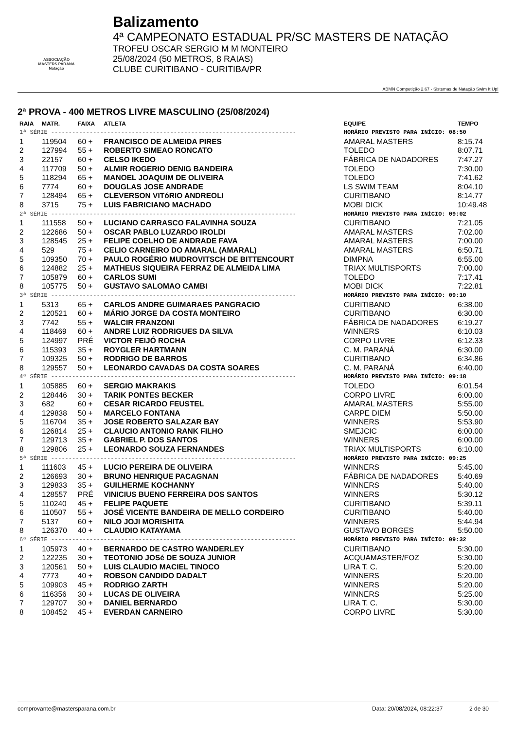ASSOCIAÇÃO
MASTERS PARANÁ
Natação
Balizamento
4ª CAMPEONATO ESTADUAL PR/SC MASTERS DE NATAÇÃO
TROFEU OSCAR SERGIO M M MONTEIRO
25/08/2024 (50 METROS, 8 RAIAS)
CLUBE CURITIBANO - CURITIBA/PR
ABMN Competição 2.67 - Sistemas de Natação Swim It Up!
2ª PROVA - 400 METROS LIVRE MASCULINO (25/08/2024)
| RAIA | MATR. | FAIXA | ATLETA | EQUIPE | TEMPO |
| --- | --- | --- | --- | --- | --- |
| 1ª SÉRIE ---------------------------------------------------------------------- | | | | HORÁRIO PREVISTO PARA INÍCIO: 08:50 | |
| 1 | 119504 | 60 + | FRANCISCO DE ALMEIDA PIRES | AMARAL MASTERS | 8:15.74 |
| 2 | 127994 | 55 + | ROBERTO SIMEAO RONCATO | TOLEDO | 8:07.71 |
| 3 | 22157 | 60 + | CELSO IKEDO | FÁBRICA DE NADADORES | 7:47.27 |
| 4 | 117709 | 50 + | ALMIR ROGERIO DENIG BANDEIRA | TOLEDO | 7:30.00 |
| 5 | 118294 | 65 + | MANOEL JOAQUIM DE OLIVEIRA | TOLEDO | 7:41.62 |
| 6 | 7774 | 60 + | DOUGLAS JOSE ANDRADE | LS SWIM TEAM | 8:04.10 |
| 7 | 128494 | 65 + | CLEVERSON VITóRIO ANDREOLI | CURITIBANO | 8:14.77 |
| 8 | 3715 | 75 + | LUIS FABRICIANO MACHADO | MOBI DICK | 10:49.48 |
| 2ª SÉRIE ---------------------------------------------------------------------- | | | | HORÁRIO PREVISTO PARA INÍCIO: 09:02 | |
| 1 | 111558 | 50 + | LUCIANO CARRASCO FALAVINHA SOUZA | CURITIBANO | 7:21.05 |
| 2 | 122686 | 50 + | OSCAR PABLO LUZARDO IROLDI | AMARAL MASTERS | 7:02.00 |
| 3 | 128545 | 25 + | FELIPE COELHO DE ANDRADE FAVA | AMARAL MASTERS | 7:00.00 |
| 4 | 529 | 75 + | CELIO CARNEIRO DO AMARAL (AMARAL) | AMARAL MASTERS | 6:50.71 |
| 5 | 109350 | 70 + | PAULO ROGÉRIO MUDROVITSCH DE BITTENCOURT | DIMPNA | 6:55.00 |
| 6 | 124882 | 25 + | MATHEUS SIQUEIRA FERRAZ DE ALMEIDA LIMA | TRIAX MULTISPORTS | 7:00.00 |
| 7 | 105879 | 60 + | CARLOS SUMI | TOLEDO | 7:17.41 |
| 8 | 105775 | 50 + | GUSTAVO SALOMAO CAMBI | MOBI DICK | 7:22.81 |
| 3ª SÉRIE ---------------------------------------------------------------------- | | | | HORÁRIO PREVISTO PARA INÍCIO: 09:10 | |
| 1 | 5313 | 65 + | CARLOS ANDRE GUIMARAES PANGRACIO | CURITIBANO | 6:38.00 |
| 2 | 120521 | 60 + | MÁRIO JORGE DA COSTA MONTEIRO | CURITIBANO | 6:30.00 |
| 3 | 7742 | 55 + | WALCIR FRANZONI | FÁBRICA DE NADADORES | 6:19.27 |
| 4 | 118469 | 60 + | ANDRE LUIZ RODRIGUES DA SILVA | WINNERS | 6:10.03 |
| 5 | 124997 | PRÉ | VICTOR FEIJÓ ROCHA | CORPO LIVRE | 6:12.33 |
| 6 | 115393 | 35 + | ROYGLER HARTMANN | C. M. PARANÁ | 6:30.00 |
| 7 | 109325 | 50 + | RODRIGO DE BARROS | CURITIBANO | 6:34.86 |
| 8 | 129557 | 50 + | LEONARDO CAVADAS DA COSTA SOARES | C. M. PARANÁ | 6:40.00 |
| 4ª SÉRIE ---------------------------------------------------------------------- | | | | HORÁRIO PREVISTO PARA INÍCIO: 09:18 | |
| 1 | 105885 | 60 + | SERGIO MAKRAKIS | TOLEDO | 6:01.54 |
| 2 | 128446 | 30 + | TARIK PONTES BECKER | CORPO LIVRE | 6:00.00 |
| 3 | 682 | 60 + | CESAR RICARDO FEUSTEL | AMARAL MASTERS | 5:55.00 |
| 4 | 129838 | 50 + | MARCELO FONTANA | CARPE DIEM | 5:50.00 |
| 5 | 116704 | 35 + | JOSE ROBERTO SALAZAR BAY | WINNERS | 5:53.90 |
| 6 | 126814 | 25 + | CLAUCIO ANTONIO RANK FILHO | SMEJCIC | 6:00.00 |
| 7 | 129713 | 35 + | GABRIEL P. DOS SANTOS | WINNERS | 6:00.00 |
| 8 | 129806 | 25 + | LEONARDO SOUZA FERNANDES | TRIAX MULTISPORTS | 6:10.00 |
| 5ª SÉRIE ---------------------------------------------------------------------- | | | | HORÁRIO PREVISTO PARA INÍCIO: 09:25 | |
| 1 | 111603 | 45 + | LUCIO PEREIRA DE OLIVEIRA | WINNERS | 5:45.00 |
| 2 | 126693 | 30 + | BRUNO HENRIQUE PACAGNAN | FÁBRICA DE NADADORES | 5:40.69 |
| 3 | 129833 | 35 + | GUILHERME KOCHANNY | WINNERS | 5:40.00 |
| 4 | 128557 | PRÉ | VINICIUS BUENO FERREIRA DOS SANTOS | WINNERS | 5:30.12 |
| 5 | 110240 | 45 + | FELIPE PAQUETE | CURITIBANO | 5:39.11 |
| 6 | 110507 | 55 + | JOSÉ VICENTE BANDEIRA DE MELLO CORDEIRO | CURITIBANO | 5:40.00 |
| 7 | 5137 | 60 + | NILO JOJI MORISHITA | WINNERS | 5:44.94 |
| 8 | 126370 | 40 + | CLAUDIO KATAYAMA | GUSTAVO BORGES | 5:50.00 |
| 6ª SÉRIE ---------------------------------------------------------------------- | | | | HORÁRIO PREVISTO PARA INÍCIO: 09:32 | |
| 1 | 105973 | 40 + | BERNARDO DE CASTRO WANDERLEY | CURITIBANO | 5:30.00 |
| 2 | 122235 | 30 + | TEOTONIO JOSé DE SOUZA JUNIOR | ACQUAMASTER/FOZ | 5:30.00 |
| 3 | 120561 | 50 + | LUIS CLAUDIO MACIEL TINOCO | LIRA T. C. | 5:20.00 |
| 4 | 7773 | 40 + | ROBSON CANDIDO DADALT | WINNERS | 5:20.00 |
| 5 | 109903 | 45 + | RODRIGO ZARTH | WINNERS | 5:20.00 |
| 6 | 116356 | 30 + | LUCAS DE OLIVEIRA | WINNERS | 5:25.00 |
| 7 | 129707 | 30 + | DANIEL BERNARDO | LIRA T. C. | 5:30.00 |
| 8 | 108452 | 45 + | EVERDAN CARNEIRO | CORPO LIVRE | 5:30.00 |
comprovante@mastersparana.com.br Data: 20/08/2024, 08:22:37 2 de 30